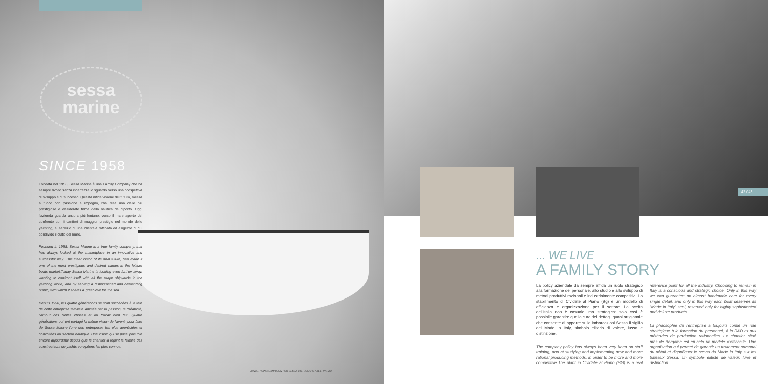sessa
marine
SINCE 1958
Fondata nel 1958, Sessa Marine è una Family Company che ha sempre rivolto senza incertezze lo sguardo verso una prospettiva di sviluppo e di successo. Questa nitida visione del futuro, messa a fuoco con passione e impegno, l'ha resa una delle più prestigiose e desiderate firme della nautica da diporto. Oggi l'azienda guarda ancora più lontano, verso il mare aperto del confronto con i cantieri di maggior prestigio nel mondo dello yachting, al servizio di una clientela raffinata ed esigente di cui condivide il culto del mare.
Founded in 1958, Sessa Marine is a true family company, that has always looked at the marketplace in an innovative and successful way. This clear vision of its own future, has made it one of the most prestigious and desired names in the leisure boats market.Today Sessa Marine is looking even further away, wanting to confront itself with all the major shipyards in the yachting world, and by serving a distinguished and demanding public, with which it shares a great love for the sea.
Depuis 1958, les quatre générations se sont succédées à la tête de cette entreprise familiale animée par la passion, la créativité, l'amour des belles choses et du travail bien fait. Quatre générations qui ont partagé la même vision de l'avenir pour faire de Sessa Marine l'une des entreprises les plus appréciées et convoitées du secteur nautique. Une vision qui se pose plus loin encore aujourd'hui depuis que le chantier a rejoint la famille des constructeurs de yachts européens les plus connus.
ADVERTISING CAMPAIGN FOR SESSA MOTOSCAFO AXEL, IN 1982
42 / 43
... WE LIVE
A FAMILY STORY
La policy aziendale da sempre affida un ruolo strategico alla formazione del personale, allo studio e allo sviluppo di metodi produttivi razionali e industrialmente competitivi. Lo stabilimento di Cividate al Piano (Bg) è un modello di efficienza e organizzazione per il settore. La scelta dell'Italia non è casuale, ma strategica: solo così è possibile garantire quella cura dei dettagli quasi artigianale che consente di apporre sulle imbarcazioni Sessa il sigillo del Made in Italy, simbolo elitario di valore, lusso e distinzione.
The company policy has always been very keen on staff training, and at studying and implementing new and more rational producing methods, in order to be more and more competitive.The plant in Cividate al Piano (BG) is a real reference point for all the industry. Choosing to remain in Italy is a conscious and strategic choice. Only in this way we can guarantee an almost handmade care for every single detail, and only in this way each boat deserves its “Made in Italy” seal, reserved only for highly sophisticated and deluxe products.
La philosophie de l'entreprise a toujours confié un rôle stratégique à la formation du personnel, à la R&D et aux méthodes de production rationnelles. Le chantier situé près de Bergame est en cela un modèle d'efficacité. Une organisation qui permet de garantir un traitement artisanal du détail et d'appliquer le sceau du Made in Italy sur les bateaux Sessa, un symbole élitiste de valeur, luxe et distinction.